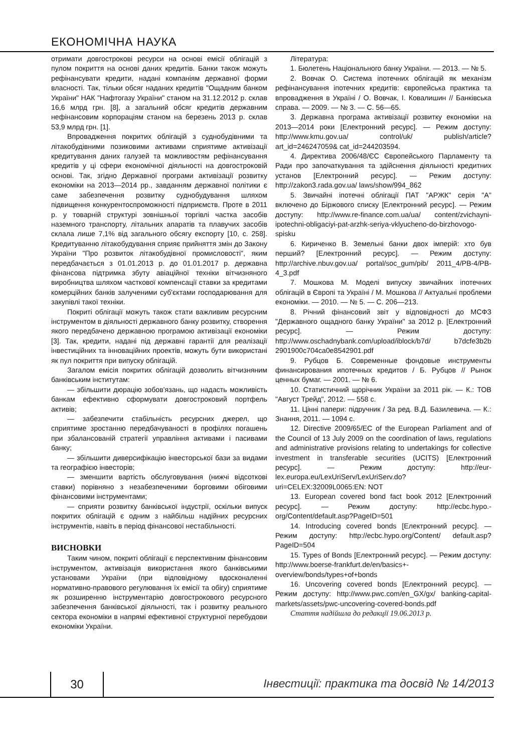ЕКОНОМІЧНА НАУКА
отримати довгострокові ресурси на основі емісії облігацій з пулом покриття на основі даних кредитів. Банки також можуть рефінансувати кредити, надані компаніям державної форми власності. Так, тільки обсяг наданих кредитів "Ощадним банком України" НАК "Нафтогазу України" станом на 31.12.2012 р. склав 16,6 млрд грн. [8], а загальний обсяг кредитів державним нефінансовим корпораціям станом на березень 2013 р. склав 53,9 млрд грн. [1].
Впровадження покритих облігацій з суднобудівними та літакобудівними позиковими активами сприятиме активізації кредитування даних галузей та можливостям рефінансування кредитів у ці сфери економічної діяльності на довгостроковій основі. Так, згідно Державної програми активізації розвитку економіки на 2013—2014 рр., завданням державної політики є саме забезпечення розвитку суднобудування шляхом підвищення конкурентоспроможності підприємств. Проте в 2011 р. у товарній структурі зовнішньої торгівлі частка засобів наземного транспорту, літальних апаратів та плавучих засобів склала лише 7,1% від загального обсягу експорту [10, с. 258]. Кредитуванню літакобудування сприяє прийняття змін до Закону України "Про розвиток літакобудівної промисловості", яким передбачається з 01.01.2013 р. до 01.01.2017 р. державна фінансова підтримка збуту авіаційної техніки вітчизняного виробництва шляхом часткової компенсації ставки за кредитами комерційних банків залученими суб'єктами господарювання для закупівлі такої техніки.
Покриті облігації можуть також стати важливим ресурсним інструментом в діяльності державного банку розвитку, створення якого передбачено державною програмою активізації економіки [3]. Так, кредити, надані під державні гарантії для реалізації інвестиційних та інноваційних проектів, можуть бути використані як пул покриття при випуску облігацій.
Загалом емісія покритих облігацій дозволить вітчизняним банківським інститутам:
— збільшити дюрацію зобов'язань, що надасть можливість банкам ефективно сформувати довгостроковий портфель активів;
— забезпечити стабільність ресурсних джерел, що сприятиме зростанню передбачуваності в профілях погашень при збалансованій стратегії управління активами і пасивами банку;
— збільшити диверсифікацію інвесторської бази за видами та географією інвесторів;
— зменшити вартість обслуговування (нижчі відсоткові ставки) порівняно з незабезпеченими борговими обіговими фінансовими інструментами;
— сприяти розвитку банківської індустрії, оскільки випуск покритих облігацій є одним з найбільш надійних ресурсних інструментів, навіть в період фінансової нестабільності.
ВИСНОВКИ
Таким чином, покриті облігації є перспективним фінансовим інструментом, активізація використання якого банківськими установами України (при відповідному вдосконаленні нормативно-правового регулювання їх емісії та обігу) сприятиме як розширенню інструментарію довгострокового ресурсного забезпечення банківської діяльності, так і розвитку реального сектора економіки в напрямі ефективної структурної перебудови економіки України.
Література:
1. Бюлетень Національного банку України. — 2013. — № 5.
2. Вовчак О. Система іпотечних облігацій як механізм рефінансування іпотечних кредитів: європейська практика та впровадження в Україні / О. Вовчак, І. Ковалишин // Банківська справа. — 2009. — № 3. — С. 56—65.
3. Державна програма активізації розвитку економіки на 2013—2014 роки [Електронний ресурс]. — Режим доступу: http://www.kmu.gov.ua/ control/uk/ publish/article?art_id=246247059& cat_id=244203594.
4. Директива 2006/48/ЄС Європейського Парламенту та Ради про започаткування та здійснення діяльності кредитних установ [Електронний ресурс]. — Режим доступу: http://zakon3.rada.gov.ua/ laws/show/994_862
5. Звичайні іпотечні облігації ПАТ "АРЖК" серія "А" включено до Біржового списку [Електронний ресурс]. — Режим доступу: http://www.re-finance.com.ua/ua/ content/zvichayni-ipotechni-obligaciyi-pat-arzhk-seriya-vklyucheno-do-birzhovogo-spisku
6. Кириченко В. Земельні банки двох імперій: хто був перший? [Електронний ресурс]. — Режим доступу: http://archive.nbuv.gov.ua/ portal/soc_gum/pib/ 2011_4/PB-4/PB-4_3.pdf
7. Мошкова М. Моделі випуску звичайних іпотечних облігацій в Європі та Україні / М. Мошкова // Актуальні проблеми економіки. — 2010. — № 5. — С. 206—213.
8. Річний фінансовий звіт у відповідності до МСФЗ "Державного ощадного банку України" за 2012 р. [Електронний ресурс]. — Режим доступу: http://www.oschadnybank.com/upload/iblock/b7d/ b7dcfe3b2b 2901900c704ca0e8542901.pdf
9. Рубцов Б. Современные фондовые инструменты финансирования ипотечных кредитов / Б. Рубцов // Рынок ценных бумаг. — 2001. — № 6.
10. Статистичний щорічник України за 2011 рік. — К.: ТОВ "Август Трейд", 2012. — 558 с.
11. Цінні папери: підручник / За ред. В.Д. Базилевича. — К.: Знання, 2011. — 1094 с.
12. Directive 2009/65/EC of the European Parliament and of the Council of 13 July 2009 on the coordination of laws, regulations and administrative provisions relating to undertakings for collective investment in transferable securities (UCITS) [Електронний ресурс]. — Режим доступу: http://eur-lex.europa.eu/LexUriServ/LexUriServ.do?uri=CELEX:32009L0065:EN: NOT
13. European covered bond fact book 2012 [Електронний ресурс]. — Режим доступу: http://ecbc.hypo.-org/Content/default.asp?PageID=501
14. Introducing covered bonds [Електронний ресурс]. — Режим доступу: http://ecbc.hypo.org/Content/ default.asp?PageID=504
15. Types of Bonds [Електронний ресурс]. — Режим доступу: http://www.boerse-frankfurt.de/en/basics+-overview/bonds/types+of+bonds
16. Uncovering covered bonds [Електронний ресурс]. — Режим доступу: http://www.pwc.com/en_GX/gx/ banking-capital-markets/assets/pwc-uncovering-covered-bonds.pdf
Стаття надійшла до редакції 19.06.2013 р.
30
Інвестиції: практика та досвід № 14/2013